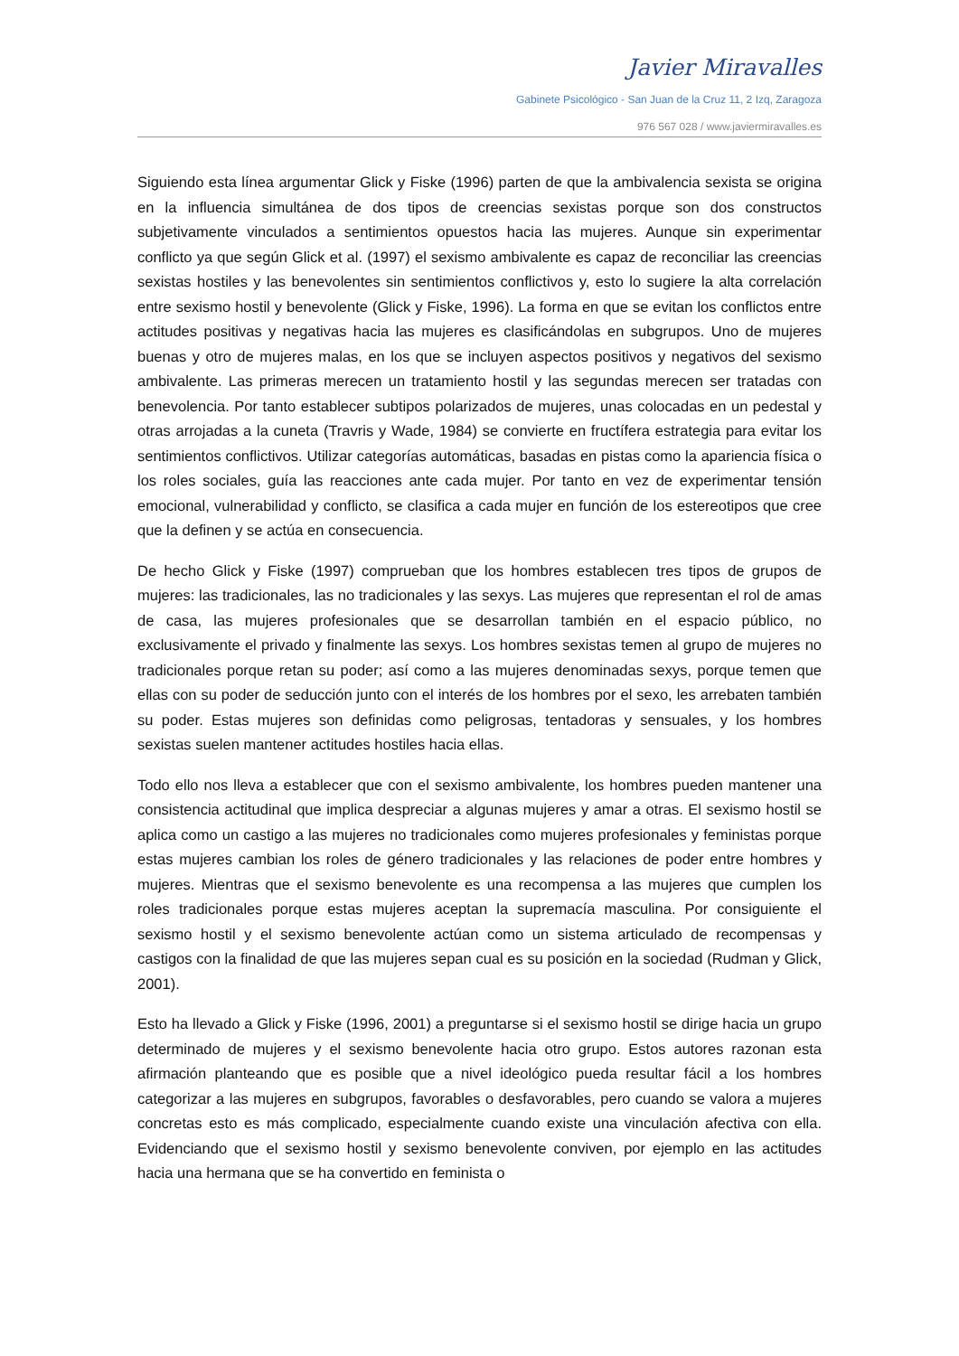Javier Miravalles
Gabinete Psicológico - San Juan de la Cruz 11, 2 Izq, Zaragoza
976 567 028 / www.javiermiravalles.es
Siguiendo esta línea argumentar Glick y Fiske (1996) parten de que la ambivalencia sexista se origina en la influencia simultánea de dos tipos de creencias sexistas porque son dos constructos subjetivamente vinculados a sentimientos opuestos hacia las mujeres. Aunque sin experimentar conflicto ya que según Glick et al. (1997) el sexismo ambivalente es capaz de reconciliar las creencias sexistas hostiles y las benevolentes sin sentimientos conflictivos y, esto lo sugiere la alta correlación entre sexismo hostil y benevolente (Glick y Fiske, 1996). La forma en que se evitan los conflictos entre actitudes positivas y negativas hacia las mujeres es clasificándolas en subgrupos. Uno de mujeres buenas y otro de mujeres malas, en los que se incluyen aspectos positivos y negativos del sexismo ambivalente. Las primeras merecen un tratamiento hostil y las segundas merecen ser tratadas con benevolencia. Por tanto establecer subtipos polarizados de mujeres, unas colocadas en un pedestal y otras arrojadas a la cuneta (Travris y Wade, 1984) se convierte en fructífera estrategia para evitar los sentimientos conflictivos. Utilizar categorías automáticas, basadas en pistas como la apariencia física o los roles sociales, guía las reacciones ante cada mujer. Por tanto en vez de experimentar tensión emocional, vulnerabilidad y conflicto, se clasifica a cada mujer en función de los estereotipos que cree que la definen y se actúa en consecuencia.
De hecho Glick y Fiske (1997) comprueban que los hombres establecen tres tipos de grupos de mujeres: las tradicionales, las no tradicionales y las sexys. Las mujeres que representan el rol de amas de casa, las mujeres profesionales que se desarrollan también en el espacio público, no exclusivamente el privado y finalmente las sexys. Los hombres sexistas temen al grupo de mujeres no tradicionales porque retan su poder; así como a las mujeres denominadas sexys, porque temen que ellas con su poder de seducción junto con el interés de los hombres por el sexo, les arrebaten también su poder. Estas mujeres son definidas como peligrosas, tentadoras y sensuales, y los hombres sexistas suelen mantener actitudes hostiles hacia ellas.
Todo ello nos lleva a establecer que con el sexismo ambivalente, los hombres pueden mantener una consistencia actitudinal que implica despreciar a algunas mujeres y amar a otras. El sexismo hostil se aplica como un castigo a las mujeres no tradicionales como mujeres profesionales y feministas porque estas mujeres cambian los roles de género tradicionales y las relaciones de poder entre hombres y mujeres. Mientras que el sexismo benevolente es una recompensa a las mujeres que cumplen los roles tradicionales porque estas mujeres aceptan la supremacía masculina. Por consiguiente el sexismo hostil y el sexismo benevolente actúan como un sistema articulado de recompensas y castigos con la finalidad de que las mujeres sepan cual es su posición en la sociedad (Rudman y Glick, 2001).
Esto ha llevado a Glick y Fiske (1996, 2001) a preguntarse si el sexismo hostil se dirige hacia un grupo determinado de mujeres y el sexismo benevolente hacia otro grupo. Estos autores razonan esta afirmación planteando que es posible que a nivel ideológico pueda resultar fácil a los hombres categorizar a las mujeres en subgrupos, favorables o desfavorables, pero cuando se valora a mujeres concretas esto es más complicado, especialmente cuando existe una vinculación afectiva con ella. Evidenciando que el sexismo hostil y sexismo benevolente conviven, por ejemplo en las actitudes hacia una hermana que se ha convertido en feminista o